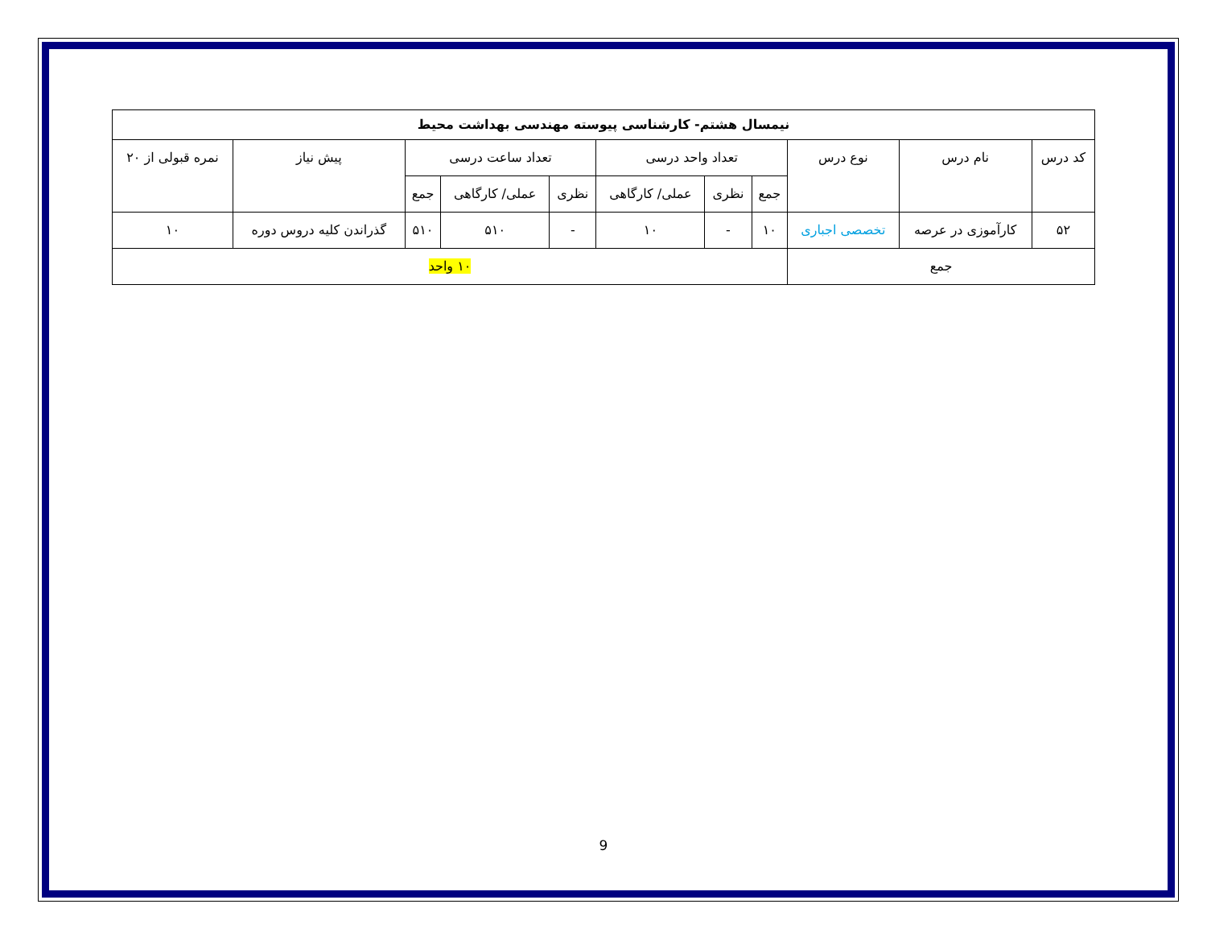| نیمسال هشتم- کارشناسی پیوسته مهندسی بهداشت محیط | | | | | | | | | | |
| --- | --- | --- | --- | --- | --- | --- | --- | --- | --- | --- |
| کد درس | نام درس | نوع درس | تعداد واحد درسی | | | تعداد ساعت درسی | | | پیش نیاز | نمره قبولی از ۲۰ |
| | | | جمع | نظری | عملی/ کارگاهی | نظری | عملی/ کارگاهی | جمع | | |
| ۵۲ | کارآموزی در عرصه | تخصصی اجباری | ۱۰ | - | ۱۰ | - | ۵۱۰ | ۵۱۰ | گذراندن کلیه دروس دوره | ۱۰ |
| جمع | | | ۱۰ واحد | | | | | | | |
9